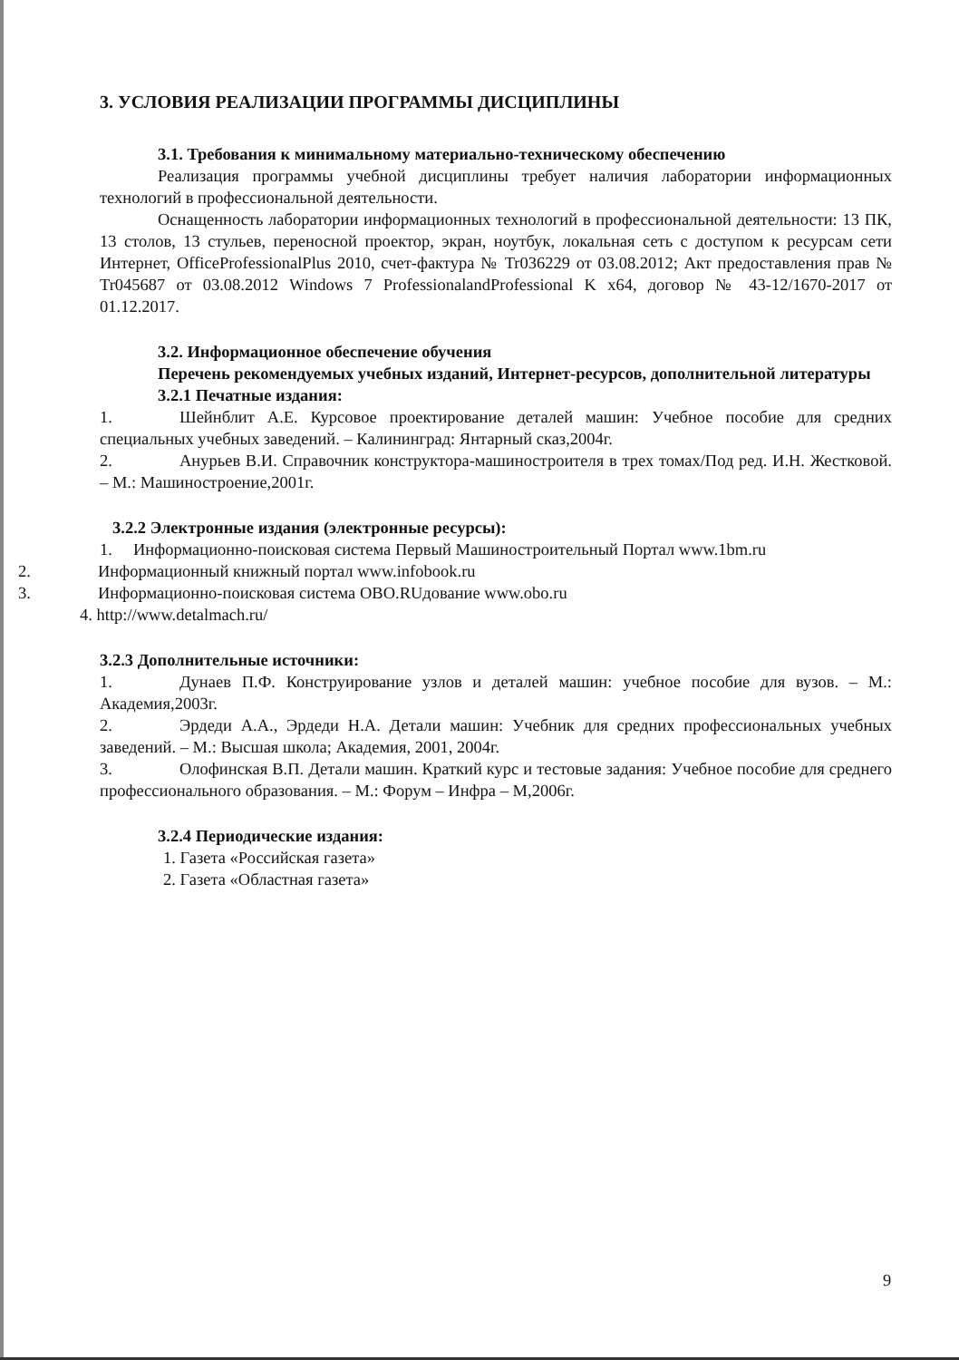3. УСЛОВИЯ РЕАЛИЗАЦИИ ПРОГРАММЫ ДИСЦИПЛИНЫ
3.1. Требования к минимальному материально-техническому обеспечению
Реализация программы учебной дисциплины требует наличия лаборатории информационных технологий в профессиональной деятельности.
Оснащенность лаборатории информационных технологий в профессиональной деятельности: 13 ПК, 13 столов, 13 стульев, переносной проектор, экран, ноутбук, локальная сеть с доступом к ресурсам сети Интернет, OfficeProfessionalPlus 2010, счет-фактура № Tr036229 от 03.08.2012; Акт предоставления прав № Tr045687 от 03.08.2012 Windows 7 ProfessionalandProfessional K x64, договор № 43-12/1670-2017 от 01.12.2017.
3.2. Информационное обеспечение обучения
Перечень рекомендуемых учебных изданий, Интернет-ресурсов, дополнительной литературы
3.2.1 Печатные издания:
1. Шейнблит А.Е. Курсовое проектирование деталей машин: Учебное пособие для средних специальных учебных заведений. – Калининград: Янтарный сказ,2004г.
2. Анурьев В.И. Справочник конструктора-машиностроителя в трех томах/Под ред. И.Н. Жестковой. – М.: Машиностроение,2001г.
3.2.2 Электронные издания (электронные ресурсы):
1. Информационно-поисковая система Первый Машиностроительный Портал www.1bm.ru
2. Информационный книжный портал www.infobook.ru
3. Информационно-поисковая система OBO.RUдование www.obo.ru
4. http://www.detalmach.ru/
3.2.3 Дополнительные источники:
1. Дунаев П.Ф. Конструирование узлов и деталей машин: учебное пособие для вузов. – М.: Академия,2003г.
2. Эрдеди А.А., Эрдеди Н.А. Детали машин: Учебник для средних профессиональных учебных заведений. – М.: Высшая школа; Академия, 2001, 2004г.
3. Олофинская В.П. Детали машин. Краткий курс и тестовые задания: Учебное пособие для среднего профессионального образования. – М.: Форум – Инфра – М,2006г.
3.2.4 Периодические издания:
1. Газета «Российская газета»
2. Газета «Областная газета»
9